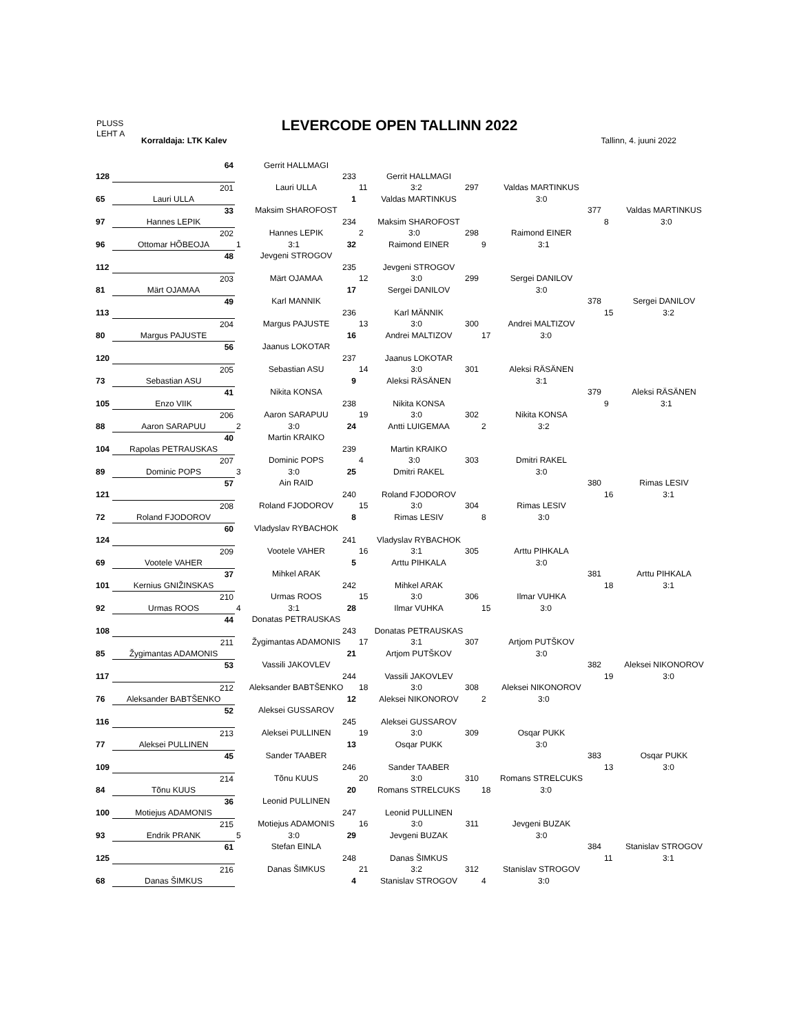PLUSS
LEHT A
LEVERCODE OPEN TALLINN 2022
Korraldaja: LTK Kalev Tallinn, 4. juuni 2022
| | 64 | Gerrit HALLMAGI | | | |
| 128 | | 233 | Gerrit HALLMAGI | | |
| | 201 | Lauri ULLA | 11 3:2 297 | Valdas MARTINKUS | |
| 65 | Lauri ULLA | 1 | Valdas MARTINKUS | 3:0 | |
| | 33 | Maksim SHAROFOST | | 377 | Valdas MARTINKUS |
| 97 | Hannes LEPIK | 234 | Maksim SHAROFOST | | 8 3:0 |
| | 202 | Hannes LEPIK | 2 3:0 298 | Raimond EINER | |
| 96 | Ottomar HÕBEOJA | 1 3:1 32 | Raimond EINER | 9 3:1 | |
| | 48 | Jevgeni STROGOV | | | |
| 112 | | 235 | Jevgeni STROGOV | | |
| | 203 | Märt OJAMAA | 12 3:0 299 | Sergei DANILOV | |
| 81 | Märt OJAMAA | 17 | Sergei DANILOV | 3:0 | |
| | 49 | Karl MANNIK | | 378 | Sergei DANILOV |
| 113 | | 236 | Karl MÄNNIK | | 15 3:2 |
| | 204 | Margus PAJUSTE | 13 3:0 300 | Andrei MALTIZOV | |
| 80 | Margus PAJUSTE | 16 | Andrei MALTIZOV | 17 3:0 | |
| | 56 | Jaanus LOKOTAR | | | |
| 120 | | 237 | Jaanus LOKOTAR | | |
| | 205 | Sebastian ASU | 14 3:0 301 | Aleksi RÄSÄNEN | |
| 73 | Sebastian ASU | 9 | Aleksi RÄSÄNEN | 3:1 | |
| | 41 | Nikita KONSA | | 379 | Aleksi RÄSÄNEN |
| 105 | Enzo VIIK | 238 | Nikita KONSA | | 9 3:1 |
| | 206 | Aaron SARAPUU | 19 3:0 302 | Nikita KONSA | |
| 88 | Aaron SARAPUU | 2 3:0 24 | Antti LUIGEMAA | 2 3:2 | |
| | 40 | Martin KRAIKO | | | |
| 104 | Rapolas PETRAUSKAS | 239 | Martin KRAIKO | | |
| | 207 | Dominic POPS | 4 3:0 303 | Dmitri RAKEL | |
| 89 | Dominic POPS | 3 3:0 25 | Dmitri RAKEL | 3:0 | |
| | 57 | Ain RAID | | 380 | Rimas LESIV |
| 121 | | 240 | Roland FJODOROV | | 16 3:1 |
| | 208 | Roland FJODOROV | 15 3:0 304 | Rimas LESIV | |
| 72 | Roland FJODOROV | 8 | Rimas LESIV | 8 3:0 | |
| | 60 | Vladyslav RYBACHOK | | | |
| 124 | | 241 | Vladyslav RYBACHOK | | |
| | 209 | Vootele VAHER | 16 3:1 305 | Arttu PIHKALA | |
| 69 | Vootele VAHER | 5 | Arttu PIHKALA | 3:0 | |
| | 37 | Mihkel ARAK | | 381 | Arttu PIHKALA |
| 101 | Kernius GNIŽINSKAS | 242 | Mihkel ARAK | | 18 3:1 |
| | 210 | Urmas ROOS | 15 3:0 306 | Ilmar VUHKA | |
| 92 | Urmas ROOS | 4 3:1 28 | Ilmar VUHKA | 15 3:0 | |
| | 44 | Donatas PETRAUSKAS | | | |
| 108 | | 243 | Donatas PETRAUSKAS | | |
| | 211 | Žygimantas ADAMONIS | 17 3:1 307 | Artjom PUTŠKOV | |
| 85 | Žygimantas ADAMONIS | 21 | Artjom PUTŠKOV | 3:0 | |
| | 53 | Vassili JAKOVLEV | | 382 | Aleksei NIKONOROV |
| 117 | | 244 | Vassili JAKOVLEV | | 19 3:0 |
| | 212 | Aleksander BABTŠENKO | 18 3:0 308 | Aleksei NIKONOROV | |
| 76 | Aleksander BABTŠENKO | 12 | Aleksei NIKONOROV | 2 3:0 | |
| | 52 | Aleksei GUSSAROV | | | |
| 116 | | 245 | Aleksei GUSSAROV | | |
| | 213 | Aleksei PULLINEN | 19 3:0 309 | Osqar PUKK | |
| 77 | Aleksei PULLINEN | 13 | Osqar PUKK | 3:0 | |
| | 45 | Sander TAABER | | 383 | Osqar PUKK |
| 109 | | 246 | Sander TAABER | | 13 3:0 |
| | 214 | Tõnu KUUS | 20 3:0 310 | Romans STRELCUKS | |
| 84 | Tõnu KUUS | 20 | Romans STRELCUKS | 18 3:0 | |
| | 36 | Leonid PULLINEN | | | |
| 100 | Motiejus ADAMONIS | 247 | Leonid PULLINEN | | |
| | 215 | Motiejus ADAMONIS | 16 3:0 311 | Jevgeni BUZAK | |
| 93 | Endrik PRANK | 5 3:0 29 | Jevgeni BUZAK | 3:0 | |
| | 61 | Stefan EINLA | | 384 | Stanislav STROGOV |
| 125 | | 248 | Danas ŠIMKUS | | 11 3:1 |
| | 216 | Danas ŠIMKUS | 21 3:2 312 | Stanislav STROGOV | |
| 68 | Danas ŠIMKUS | 4 | Stanislav STROGOV | 4 3:0 | |